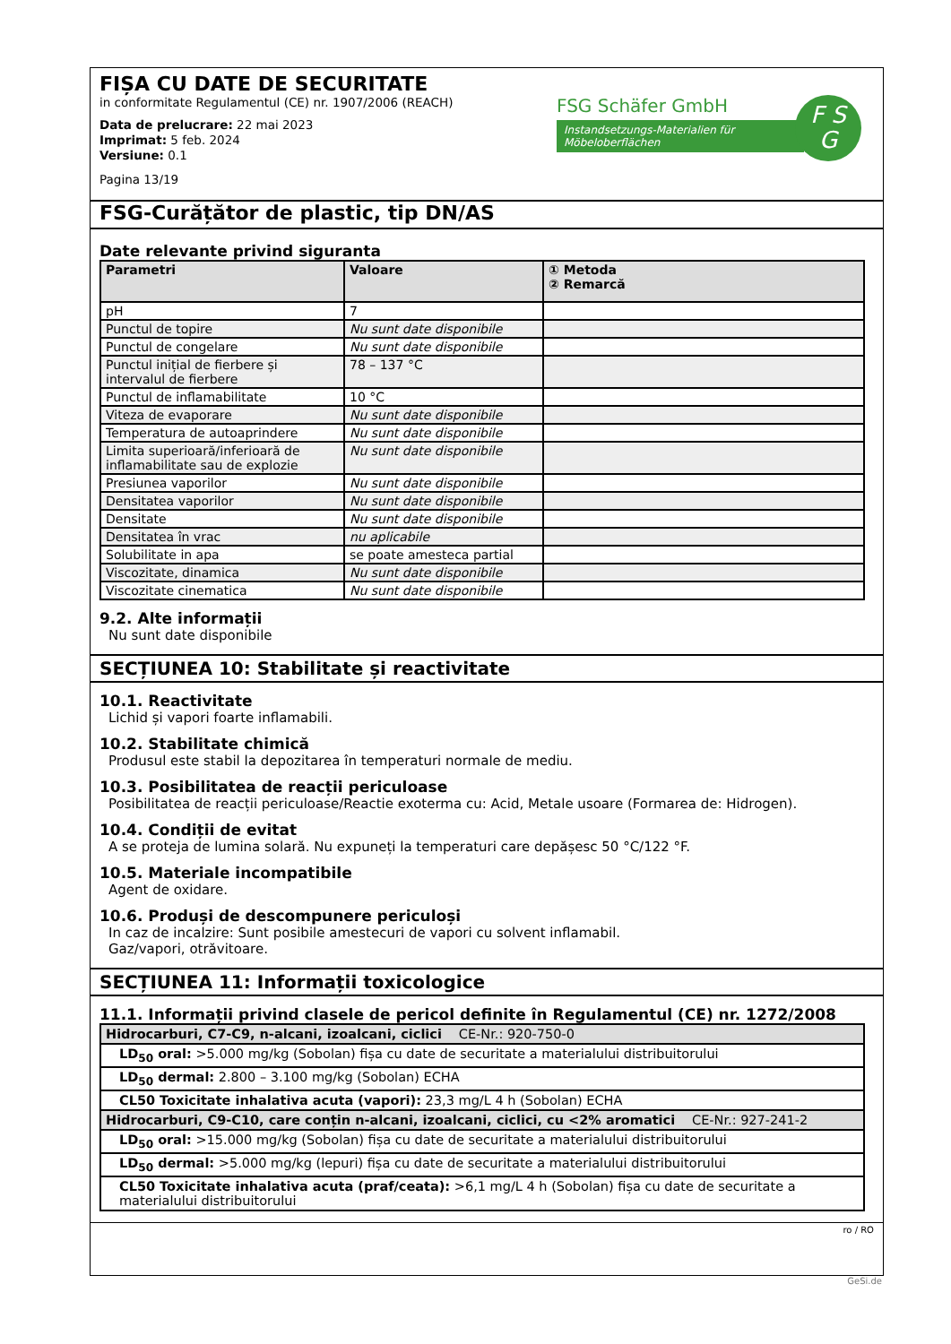FIȘA CU DATE DE SECURITATE
in conformitate Regulamentul (CE) nr. 1907/2006 (REACH)
Data de prelucrare: 22 mai 2023
Imprimat: 5 feb. 2024
Versiune: 0.1
Pagina 13/19
FSG Schäfer GmbH
Instandsetzungs-Materialien für Möbeloberflächen
F S
G
FSG-Curățător de plastic, tip DN/AS
Date relevante privind siguranta
| Parametri | Valoare | ① Metoda ② Remarcă |
| --- | --- | --- |
| pH | 7 | |
| Punctul de topire | Nu sunt date disponibile | |
| Punctul de congelare | Nu sunt date disponibile | |
| Punctul inițial de fierbere și intervalul de fierbere | 78 – 137 °C | |
| Punctul de inflamabilitate | 10 °C | |
| Viteza de evaporare | Nu sunt date disponibile | |
| Temperatura de autoaprindere | Nu sunt date disponibile | |
| Limita superioară/inferioară de inflamabilitate sau de explozie | Nu sunt date disponibile | |
| Presiunea vaporilor | Nu sunt date disponibile | |
| Densitatea vaporilor | Nu sunt date disponibile | |
| Densitate | Nu sunt date disponibile | |
| Densitatea în vrac | nu aplicabile | |
| Solubilitate in apa | se poate amesteca partial | |
| Viscozitate, dinamica | Nu sunt date disponibile | |
| Viscozitate cinematica | Nu sunt date disponibile | |
9.2. Alte informații
Nu sunt date disponibile
SECȚIUNEA 10: Stabilitate și reactivitate
10.1. Reactivitate
Lichid și vapori foarte inflamabili.
10.2. Stabilitate chimică
Produsul este stabil la depozitarea în temperaturi normale de mediu.
10.3. Posibilitatea de reacții periculoase
Posibilitatea de reacții periculoase/Reactie exoterma cu: Acid, Metale usoare (Formarea de: Hidrogen).
10.4. Condiții de evitat
A se proteja de lumina solară. Nu expuneți la temperaturi care depășesc 50 °C/122 °F.
10.5. Materiale incompatibile
Agent de oxidare.
10.6. Produși de descompunere periculoși
In caz de incalzire: Sunt posibile amestecuri de vapori cu solvent inflamabil.
Gaz/vapori, otrăvitoare.
SECȚIUNEA 11: Informații toxicologice
11.1. Informații privind clasele de pericol definite în Regulamentul (CE) nr. 1272/2008
| Hidrocarburi, C7-C9, n-alcani, izoalcani, ciclici CE-Nr.: 920-750-0 |
| LD<sub>50</sub> oral: >5.000 mg/kg (Sobolan) fișa cu date de securitate a materialului distribuitorului |
| LD<sub>50</sub> dermal: 2.800 – 3.100 mg/kg (Sobolan) ECHA |
| CL50 Toxicitate inhalativa acuta (vapori): 23,3 mg/L 4 h (Sobolan) ECHA |
| Hidrocarburi, C9-C10, care conțin n-alcani, izoalcani, ciclici, cu <2% aromatici CE-Nr.: 927-241-2 |
| LD<sub>50</sub> oral: >15.000 mg/kg (Sobolan) fișa cu date de securitate a materialului distribuitorului |
| LD<sub>50</sub> dermal: >5.000 mg/kg (lepuri) fișa cu date de securitate a materialului distribuitorului |
| CL50 Toxicitate inhalativa acuta (praf/ceata): >6,1 mg/L 4 h (Sobolan) fișa cu date de securitate a materialului distribuitorului |
ro / RO
GeSi.de